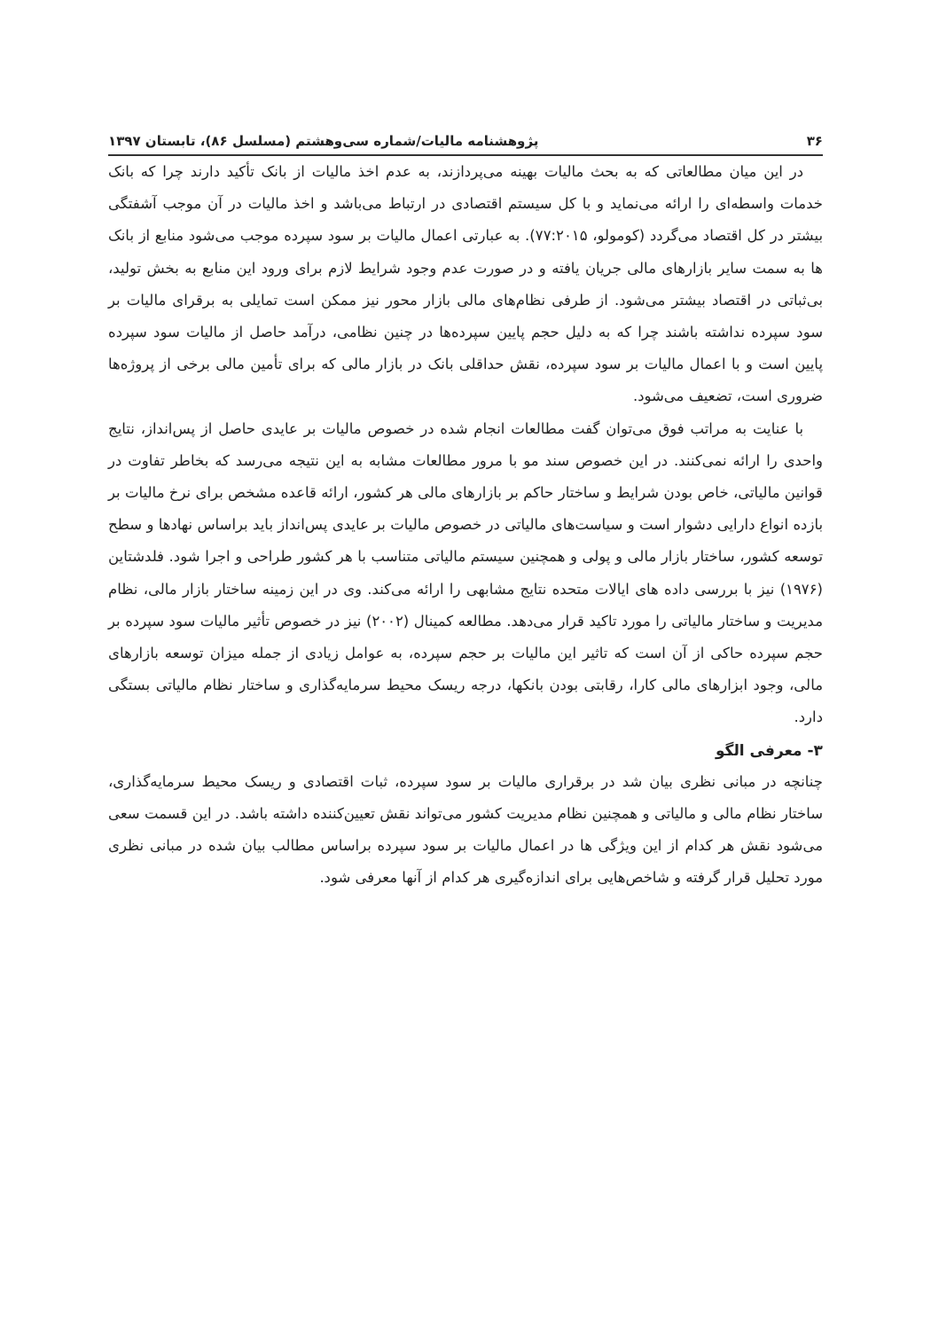۳۶ پژوهشنامه مالیات/شماره سی‌وهشتم (مسلسل ۸۶)، تابستان ۱۳۹۷
در این میان مطالعاتی که به بحث مالیات بهینه می‌پردازند، به عدم اخذ مالیات از بانک تأکید دارند چرا که بانک خدمات واسطه‌ای را ارائه می‌نماید و با کل سیستم اقتصادی در ارتباط می‌باشد و اخذ مالیات در آن موجب آشفتگی بیشتر در کل اقتصاد می‌گردد (کومولو، ۷۷:۲۰۱۵). به عبارتی اعمال مالیات بر سود سپرده موجب می‌شود منابع از بانک ها به سمت سایر بازارهای مالی جریان یافته و در صورت عدم وجود شرایط لازم برای ورود این منابع به بخش تولید، بی‌ثباتی در اقتصاد بیشتر می‌شود. از طرفی نظام‌های مالی بازار محور نیز ممکن است تمایلی به برقرای مالیات بر سود سپرده نداشته باشند چرا که به دلیل حجم پایین سپرده‌ها در چنین نظامی، درآمد حاصل از مالیات سود سپرده پایین است و با اعمال مالیات بر سود سپرده، نقش حداقلی بانک در بازار مالی که برای تأمین مالی برخی از پروژه‌ها ضروری است، تضعیف می‌شود.
با عنایت به مراتب فوق می‌توان گفت مطالعات انجام شده در خصوص مالیات بر عایدی حاصل از پس‌انداز، نتایج واحدی را ارائه نمی‌کنند. در این خصوص سند مو با مرور مطالعات مشابه به این نتیجه می‌رسد که بخاطر تفاوت در قوانین مالیاتی، خاص بودن شرایط و ساختار حاکم بر بازارهای مالی هر کشور، ارائه قاعده مشخص برای نرخ مالیات بر بازده انواع دارایی دشوار است و سیاست‌های مالیاتی در خصوص مالیات بر عایدی پس‌انداز باید براساس نهادها و سطح توسعه کشور، ساختار بازار مالی و پولی و همچنین سیستم مالیاتی متناسب با هر کشور طراحی و اجرا شود. فلدشتاین (۱۹۷۶) نیز با بررسی داده های ایالات متحده نتایج مشابهی را ارائه می‌کند. وی در این زمینه ساختار بازار مالی، نظام مدیریت و ساختار مالیاتی را مورد تاکید قرار می‌دهد. مطالعه کمینال (۲۰۰۲) نیز در خصوص تأثیر مالیات سود سپرده بر حجم سپرده حاکی از آن است که تاثیر این مالیات بر حجم سپرده، به عوامل زیادی از جمله میزان توسعه بازارهای مالی، وجود ابزارهای مالی کارا، رقابتی بودن بانکها، درجه ریسک محیط سرمایه‌گذاری و ساختار نظام مالیاتی بستگی دارد.
۳- معرفی الگو
چنانچه در مبانی نظری بیان شد در برقراری مالیات بر سود سپرده، ثبات اقتصادی و ریسک محیط سرمایه‌گذاری، ساختار نظام مالی و مالیاتی و همچنین نظام مدیریت کشور می‌تواند نقش تعیین‌کننده داشته باشد. در این قسمت سعی می‌شود نقش هر کدام از این ویژگی ها در اعمال مالیات بر سود سپرده براساس مطالب بیان شده در مبانی نظری مورد تحلیل قرار گرفته و شاخص‌هایی برای اندازه‌گیری هر کدام از آنها معرفی شود.